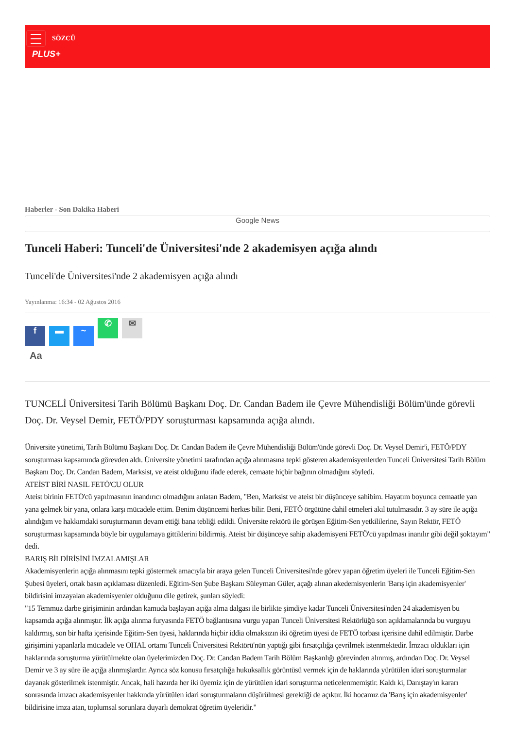SÖZCÜ
PLUS+
Haberler - Son Dakika Haberi
Google News
Tunceli Haberi: Tunceli'de Üniversitesi'nde 2 akademisyen açığa alındı
Tunceli'de Üniversitesi'nde 2 akademisyen açığa alındı
Yayınlanma: 16:34 - 02 Ağustos 2016
f ▬ ~ ✆ ✉
Aa
TUNCELİ Üniversitesi Tarih Bölümü Başkanı Doç. Dr. Candan Badem ile Çevre Mühendisliği Bölüm'ünde görevli Doç. Dr. Veysel Demir, FETÖ/PDY soruşturması kapsamında açığa alındı.
Üniversite yönetimi, Tarih Bölümü Başkanı Doç. Dr. Candan Badem ile Çevre Mühendisliği Bölüm'ünde görevli Doç. Dr. Veysel Demir'i, FETÖ/PDY soruşturması kapsamında görevden aldı. Üniversite yönetimi tarafından açığa alınmasına tepki gösteren akademisyenlerden Tunceli Üniversitesi Tarih Bölüm Başkanı Doç. Dr. Candan Badem, Marksist, ve ateist olduğunu ifade ederek, cemaate hiçbir bağının olmadığını söyledi.
ATEİST BİRİ NASIL FETÖ'CU OLUR
Ateist birinin FETÖ'cü yapılmasının inandırıcı olmadığını anlatan Badem, "Ben, Marksist ve ateist bir düşünceye sahibim. Hayatım boyunca cemaatle yan yana gelmek bir yana, onlara karşı mücadele ettim. Benim düşüncemi herkes bilir. Beni, FETÖ örgütüne dahil etmeleri akıl tutulmasıdır. 3 ay süre ile açığa alındığım ve hakkımdaki soruşturmanın devam ettiği bana tebliği edildi. Üniversite rektörü ile görüşen Eğitim-Sen yetkililerine, Sayın Rektör, FETÖ soruşturması kapsamında böyle bir uygulamaya gittiklerini bildirmiş. Ateist bir düşünceye sahip akademisyeni FETÖ'cü yapılması inanılır gibi değil şoktayım" dedi.
BARIŞ BİLDİRİSİNİ İMZALAMIŞLAR
Akademisyenlerin açığa alınmasını tepki göstermek amacıyla bir araya gelen Tunceli Üniversitesi'nde görev yapan öğretim üyeleri ile Tunceli Eğitim-Sen Şubesi üyeleri, ortak basın açıklaması düzenledi. Eğitim-Sen Şube Başkanı Süleyman Güler, açağı alınan akedemisyenlerin 'Barış için akademisyenler' bildirisini imzayalan akademisyenler olduğunu dile getirek, şunları söyledi:
"15 Temmuz darbe girişiminin ardından kamuda başlayan açığa alma dalgası ile birlikte şimdiye kadar Tunceli Üniversitesi'nden 24 akademisyen bu kapsamda açığa alınmıştır. İlk açığa alınma furyasında FETÖ bağlantısına vurgu yapan Tunceli Üniversitesi Rektörlüğü son açıklamalarında bu vurguyu kaldırmış, son bir hafta içerisinde Eğitim-Sen üyesi, haklarında hiçbir iddia olmaksızın iki öğretim üyesi de FETÖ torbası içerisine dahil edilmiştir. Darbe girişimini yapanlarla mücadele ve OHAL ortamı Tunceli Üniversitesi Rektörü'nün yaptığı gibi fırsatçılığa çevrilmek istenmektedir. İmzacı oldukları için haklarında soruşturma yürütülmekte olan üyelerimizden Doç. Dr. Candan Badem Tarih Bölüm Başkanlığı görevinden alınmış, ardından Doç. Dr. Veysel Demir ve 3 ay süre ile açığa alınmışlardır. Ayrıca söz konusu fırsatçılığa hukuksallık görüntüsü vermek için de haklarında yürütülen idari soruşturmalar dayanak gösterilmek istenmiştir. Ancak, hali hazırda her iki üyemiz için de yürütülen idari soruşturma neticelenmemiştir. Kaldı ki, Danıştay'ın kararı sonrasında imzacı akademisyenler hakkında yürütülen idari soruşturmaların düşürülmesi gerektiği de açıktır. İki hocamız da 'Barış için akademisyenler' bildirisine imza atan, toplumsal sorunlara duyarlı demokrat öğretim üyeleridir."